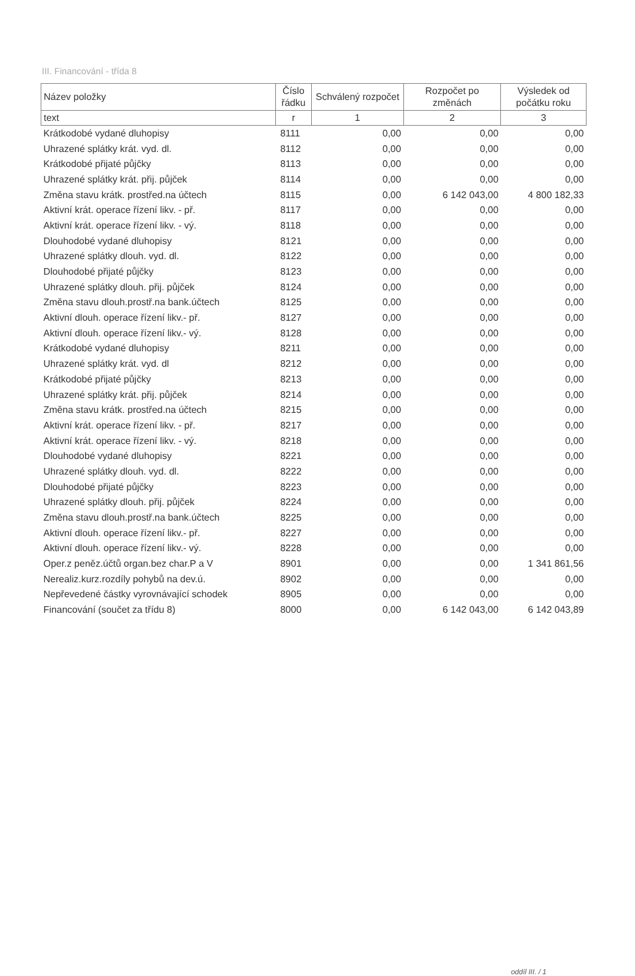III. Financování - třída 8
| Název položky | Číslo řádku | Schválený rozpočet | Rozpočet po změnách | Výsledek od počátku roku |
| --- | --- | --- | --- | --- |
| text | r | 1 | 2 | 3 |
| Krátkodobé vydané dluhopisy | 8111 | 0,00 | 0,00 | 0,00 |
| Uhrazené splátky krát. vyd. dl. | 8112 | 0,00 | 0,00 | 0,00 |
| Krátkodobé přijaté půjčky | 8113 | 0,00 | 0,00 | 0,00 |
| Uhrazené splátky krát. přij. půjček | 8114 | 0,00 | 0,00 | 0,00 |
| Změna stavu krátk. prostřed.na účtech | 8115 | 0,00 | 6 142 043,00 | 4 800 182,33 |
| Aktivní krát. operace řízení likv. - př. | 8117 | 0,00 | 0,00 | 0,00 |
| Aktivní krát. operace řízení likv. - vý. | 8118 | 0,00 | 0,00 | 0,00 |
| Dlouhodobé vydané dluhopisy | 8121 | 0,00 | 0,00 | 0,00 |
| Uhrazené splátky dlouh. vyd. dl. | 8122 | 0,00 | 0,00 | 0,00 |
| Dlouhodobé přijaté půjčky | 8123 | 0,00 | 0,00 | 0,00 |
| Uhrazené splátky dlouh. přij. půjček | 8124 | 0,00 | 0,00 | 0,00 |
| Změna stavu dlouh.prostř.na bank.účtech | 8125 | 0,00 | 0,00 | 0,00 |
| Aktivní dlouh. operace řízení likv.- př. | 8127 | 0,00 | 0,00 | 0,00 |
| Aktivní dlouh. operace řízení likv.- vý. | 8128 | 0,00 | 0,00 | 0,00 |
| Krátkodobé vydané dluhopisy | 8211 | 0,00 | 0,00 | 0,00 |
| Uhrazené splátky krát. vyd. dl | 8212 | 0,00 | 0,00 | 0,00 |
| Krátkodobé přijaté půjčky | 8213 | 0,00 | 0,00 | 0,00 |
| Uhrazené splátky krát. přij. půjček | 8214 | 0,00 | 0,00 | 0,00 |
| Změna stavu krátk. prostřed.na účtech | 8215 | 0,00 | 0,00 | 0,00 |
| Aktivní krát. operace řízení likv. - př. | 8217 | 0,00 | 0,00 | 0,00 |
| Aktivní krát. operace řízení likv. - vý. | 8218 | 0,00 | 0,00 | 0,00 |
| Dlouhodobé vydané dluhopisy | 8221 | 0,00 | 0,00 | 0,00 |
| Uhrazené splátky dlouh. vyd. dl. | 8222 | 0,00 | 0,00 | 0,00 |
| Dlouhodobé přijaté půjčky | 8223 | 0,00 | 0,00 | 0,00 |
| Uhrazené splátky dlouh. přij. půjček | 8224 | 0,00 | 0,00 | 0,00 |
| Změna stavu dlouh.prostř.na bank.účtech | 8225 | 0,00 | 0,00 | 0,00 |
| Aktivní dlouh. operace řízení likv.- př. | 8227 | 0,00 | 0,00 | 0,00 |
| Aktivní dlouh. operace řízení likv.- vý. | 8228 | 0,00 | 0,00 | 0,00 |
| Oper.z peněz.účtů organ.bez char.P a V | 8901 | 0,00 | 0,00 | 1 341 861,56 |
| Nerealiz.kurz.rozdíly pohybů na dev.ú. | 8902 | 0,00 | 0,00 | 0,00 |
| Nepřevedené částky vyrovnávající schodek | 8905 | 0,00 | 0,00 | 0,00 |
| Financování (součet za třídu 8) | 8000 | 0,00 | 6 142 043,00 | 6 142 043,89 |
oddíl III. / 1